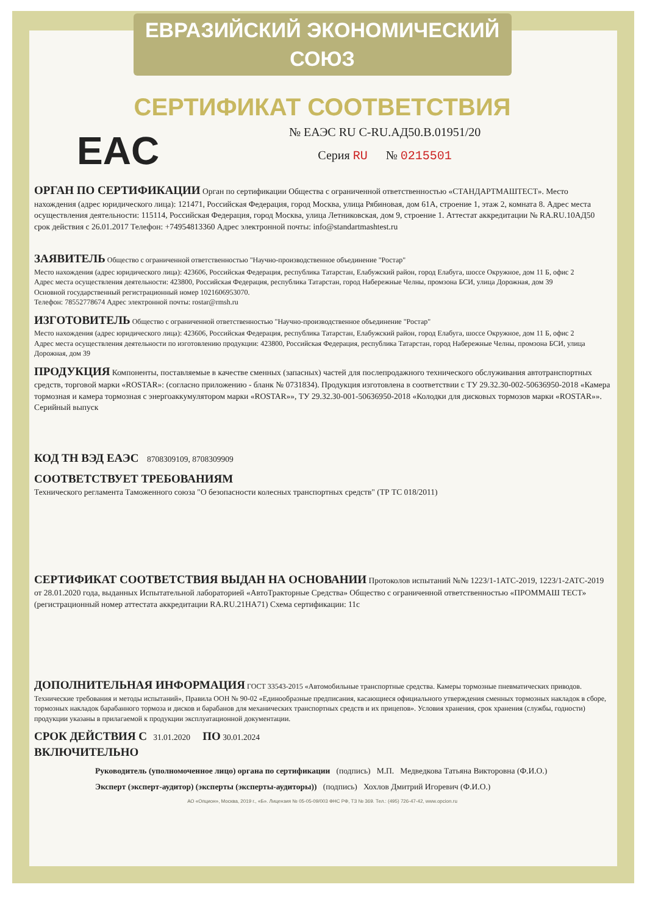ЕВРАЗИЙСКИЙ ЭКОНОМИЧЕСКИЙ СОЮЗ
СЕРТИФИКАТ СООТВЕТСТВИЯ
EAC
№ ЕАЭС RU C-RU.АД50.В.01951/20
Серия RU № 0215501
ОРГАН ПО СЕРТИФИКАЦИИ Орган по сертификации Общества с ограниченной ответственностью «СТАНДАРТМАШТЕСТ». Место нахождения (адрес юридического лица): 121471, Российская Федерация, город Москва, улица Рябиновая, дом 61А, строение 1, этаж 2, комната 8. Адрес места осуществления деятельности: 115114, Российская Федерация, город Москва, улица Летниковская, дом 9, строение 1. Аттестат аккредитации № RA.RU.10АД50 срок действия с 26.01.2017 Телефон: +74954813360 Адрес электронной почты: info@standartmashtest.ru
ЗАЯВИТЕЛЬ Общество с ограниченной ответственностью "Научно-производственное объединение "Ростар"
Место нахождения (адрес юридического лица): 423606, Российская Федерация, республика Татарстан, Елабужский район, город Елабуга, шоссе Окружное, дом 11 Б, офис 2
Адрес места осуществления деятельности: 423800, Российская Федерация, республика Татарстан, город Набережные Челны, промзона БСИ, улица Дорожная, дом 39
Основной государственный регистрационный номер 1021606953070.
Телефон: 78552778674 Адрес электронной почты: rostar@rmsh.ru
ИЗГОТОВИТЕЛЬ Общество с ограниченной ответственностью "Научно-производственное объединение "Ростар"
Место нахождения (адрес юридического лица): 423606, Российская Федерация, республика Татарстан, Елабужский район, город Елабуга, шоссе Окружное, дом 11 Б, офис 2
Адрес места осуществления деятельности по изготовлению продукции: 423800, Российская Федерация, республика Татарстан, город Набережные Челны, промзона БСИ, улица Дорожная, дом 39
ПРОДУКЦИЯ Компоненты, поставляемые в качестве сменных (запасных) частей для послепродажного технического обслуживания автотранспортных средств, торговой марки «ROSTAR»: (согласно приложению - бланк № 0731834). Продукция изготовлена в соответствии с ТУ 29.32.30-002-50636950-2018 «Камера тормозная и камера тормозная с энергоаккумулятором марки «ROSTAR»», ТУ 29.32.30-001-50636950-2018 «Колодки для дисковых тормозов марки «ROSTAR»». Серийный выпуск
КОД ТН ВЭД ЕАЭС 8708309109, 8708309909
СООТВЕТСТВУЕТ ТРЕБОВАНИЯМ
Технического регламента Таможенного союза "О безопасности колесных транспортных средств" (ТР ТС 018/2011)
СЕРТИФИКАТ СООТВЕТСТВИЯ ВЫДАН НА ОСНОВАНИИ Протоколов испытаний №№ 1223/1-1АТС-2019, 1223/1-2АТС-2019 от 28.01.2020 года, выданных Испытательной лабораторией «АвтоТракторные Средства» Общество с ограниченной ответственностью «ПРОММАШ ТЕСТ» (регистрационный номер аттестата аккредитации RA.RU.21НА71) Схема сертификации: 11с
ДОПОЛНИТЕЛЬНАЯ ИНФОРМАЦИЯ ГОСТ 33543-2015 «Автомобильные транспортные средства. Камеры тормозные пневматических приводов. Технические требования и методы испытаний», Правила ООН № 90-02 «Единообразные предписания, касающиеся официального утверждения сменных тормозных накладок в сборе, тормозных накладок барабанного тормоза и дисков и барабанов для механических транспортных средств и их прицепов». Условия хранения, срок хранения (службы, годности) продукции указаны в прилагаемой к продукции эксплуатационной документации.
СРОК ДЕЙСТВИЯ С 31.01.2020 ПО 30.01.2024
ВКЛЮЧИТЕЛЬНО
Руководитель (уполномоченное лицо) органа по сертификации (подпись) М.П. Медведкова Татьяна Викторовна (Ф.И.О.)
Эксперт (эксперт-аудитор) (эксперты (эксперты-аудиторы)) (подпись) Хохлов Дмитрий Игоревич (Ф.И.О.)
АО «Опцион», Москва, 2019 г., «Б». Лицензия № 05-05-09/003 ФНС РФ, ТЗ № 369. Тел.: (495) 726-47-42, www.opcion.ru